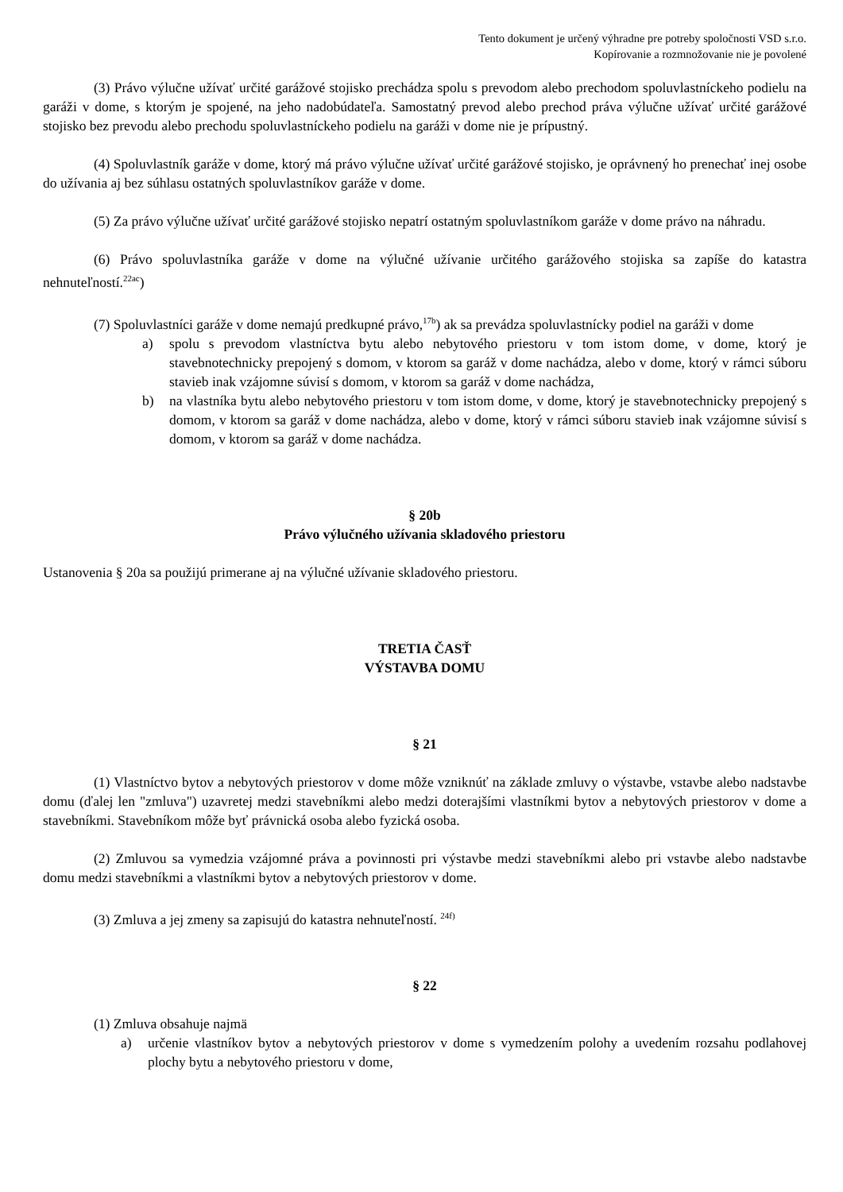Tento dokument je určený výhradne pre potreby spoločnosti VSD s.r.o.
Kopírovanie a rozmnožovanie nie je povolené
(3) Právo výlučne užívať určité garážové stojisko prechádza spolu s prevodom alebo prechodom spoluvlastníckeho podielu na garáži v dome, s ktorým je spojené, na jeho nadobúdateľa. Samostatný prevod alebo prechod práva výlučne užívať určité garážové stojisko bez prevodu alebo prechodu spoluvlastníckeho podielu na garáži v dome nie je prípustný.
(4) Spoluvlastník garáže v dome, ktorý má právo výlučne užívať určité garážové stojisko, je oprávnený ho prenechať inej osobe do užívania aj bez súhlasu ostatných spoluvlastníkov garáže v dome.
(5) Za právo výlučne užívať určité garážové stojisko nepatrí ostatným spoluvlastníkom garáže v dome právo na náhradu.
(6) Právo spoluvlastníka garáže v dome na výlučné užívanie určitého garážového stojiska sa zapíše do katastra nehnuteľností.<sup>22ac</sup>)
(7) Spoluvlastníci garáže v dome nemajú predkupné právo,<sup>17b</sup>) ak sa prevádza spoluvlastnícky podiel na garáži v dome
a) spolu s prevodom vlastníctva bytu alebo nebytového priestoru v tom istom dome, v dome, ktorý je stavebnotechnicky prepojený s domom, v ktorom sa garáž v dome nachádza, alebo v dome, ktorý v rámci súboru stavieb inak vzájomne súvisí s domom, v ktorom sa garáž v dome nachádza,
b) na vlastníka bytu alebo nebytového priestoru v tom istom dome, v dome, ktorý je stavebnotechnicky prepojený s domom, v ktorom sa garáž v dome nachádza, alebo v dome, ktorý v rámci súboru stavieb inak vzájomne súvisí s domom, v ktorom sa garáž v dome nachádza.
§ 20b
Právo výlučného užívania skladového priestoru
Ustanovenia § 20a sa použijú primerane aj na výlučné užívanie skladového priestoru.
TRETIA ČASŤ
VÝSTAVBA DOMU
§ 21
(1) Vlastníctvo bytov a nebytových priestorov v dome môže vzniknúť na základe zmluvy o výstavbe, vstavbe alebo nadstavbe domu (ďalej len "zmluva") uzavretej medzi stavebníkmi alebo medzi doterajšími vlastníkmi bytov a nebytových priestorov v dome a stavebníkmi. Stavebníkom môže byť právnická osoba alebo fyzická osoba.
(2) Zmluvou sa vymedzia vzájomné práva a povinnosti pri výstavbe medzi stavebníkmi alebo pri vstavbe alebo nadstavbe domu medzi stavebníkmi a vlastníkmi bytov a nebytových priestorov v dome.
(3) Zmluva a jej zmeny sa zapisujú do katastra nehnuteľností. <sup>24f)</sup>
§ 22
(1) Zmluva obsahuje najmä
a) určenie vlastníkov bytov a nebytových priestorov v dome s vymedzením polohy a uvedením rozsahu podlahovej plochy bytu a nebytového priestoru v dome,